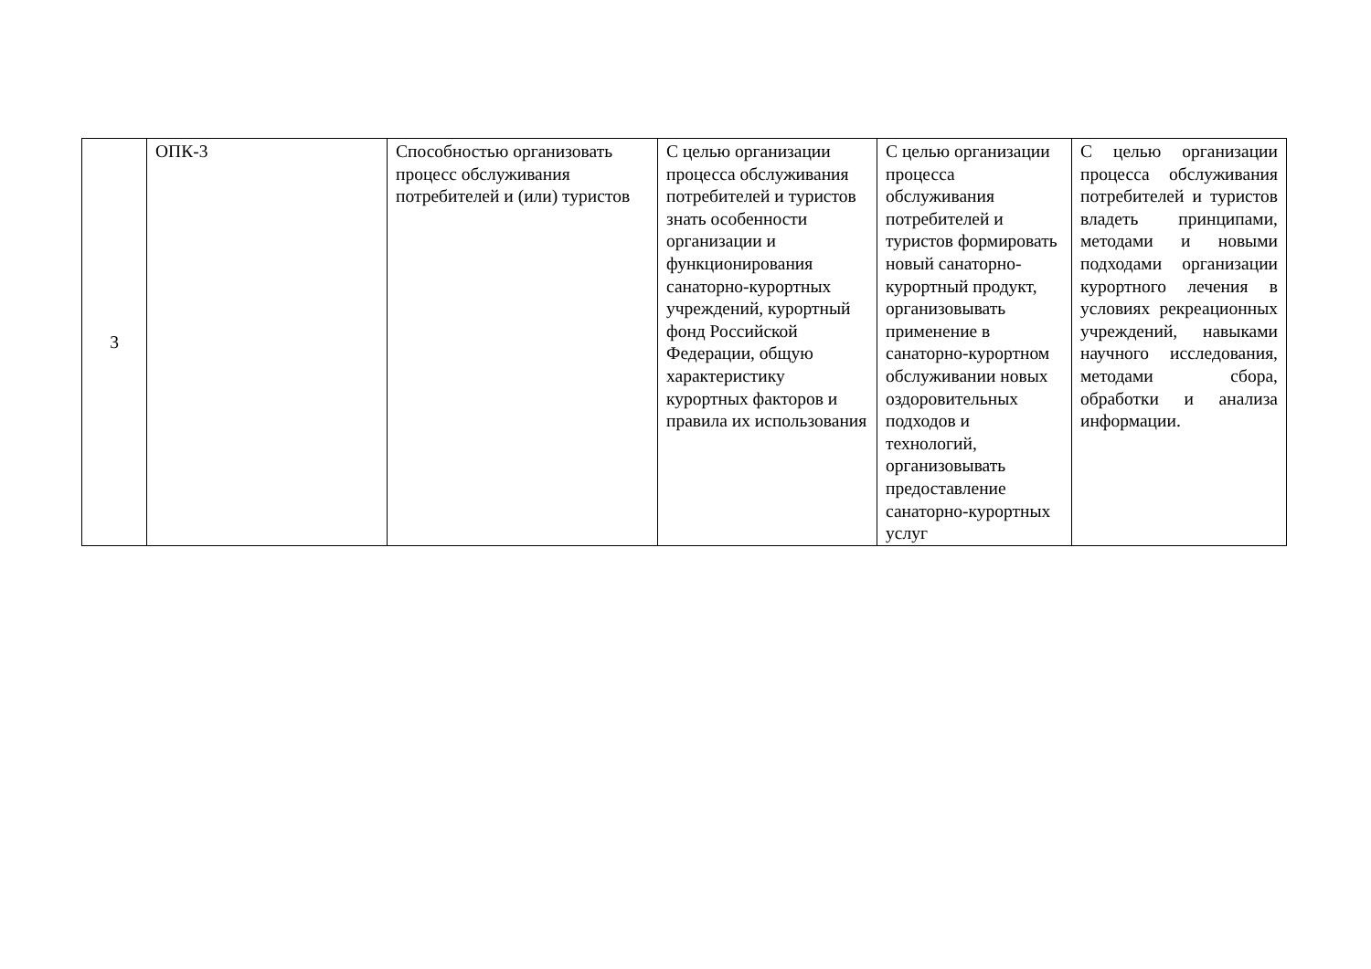| 3 | ОПК-3 | Способностью организовать процесс обслуживания потребителей и (или) туристов | С целью организации процесса обслуживания потребителей и туристов знать особенности организации и функционирования санаторно-курортных учреждений, курортный фонд Российской Федерации, общую характеристику курортных факторов и правила их использования | С целью организации процесса обслуживания потребителей и туристов формировать новый санаторно-курортный продукт, организовывать применение в санаторно-курортном обслуживании новых оздоровительных подходов и технологий, организовывать предоставление санаторно-курортных услуг | С целью организации процесса обслуживания потребителей и туристов владеть принципами, методами и новыми подходами организации курортного лечения в условиях рекреационных учреждений, навыками научного исследования, методами сбора, обработки и анализа информации. |